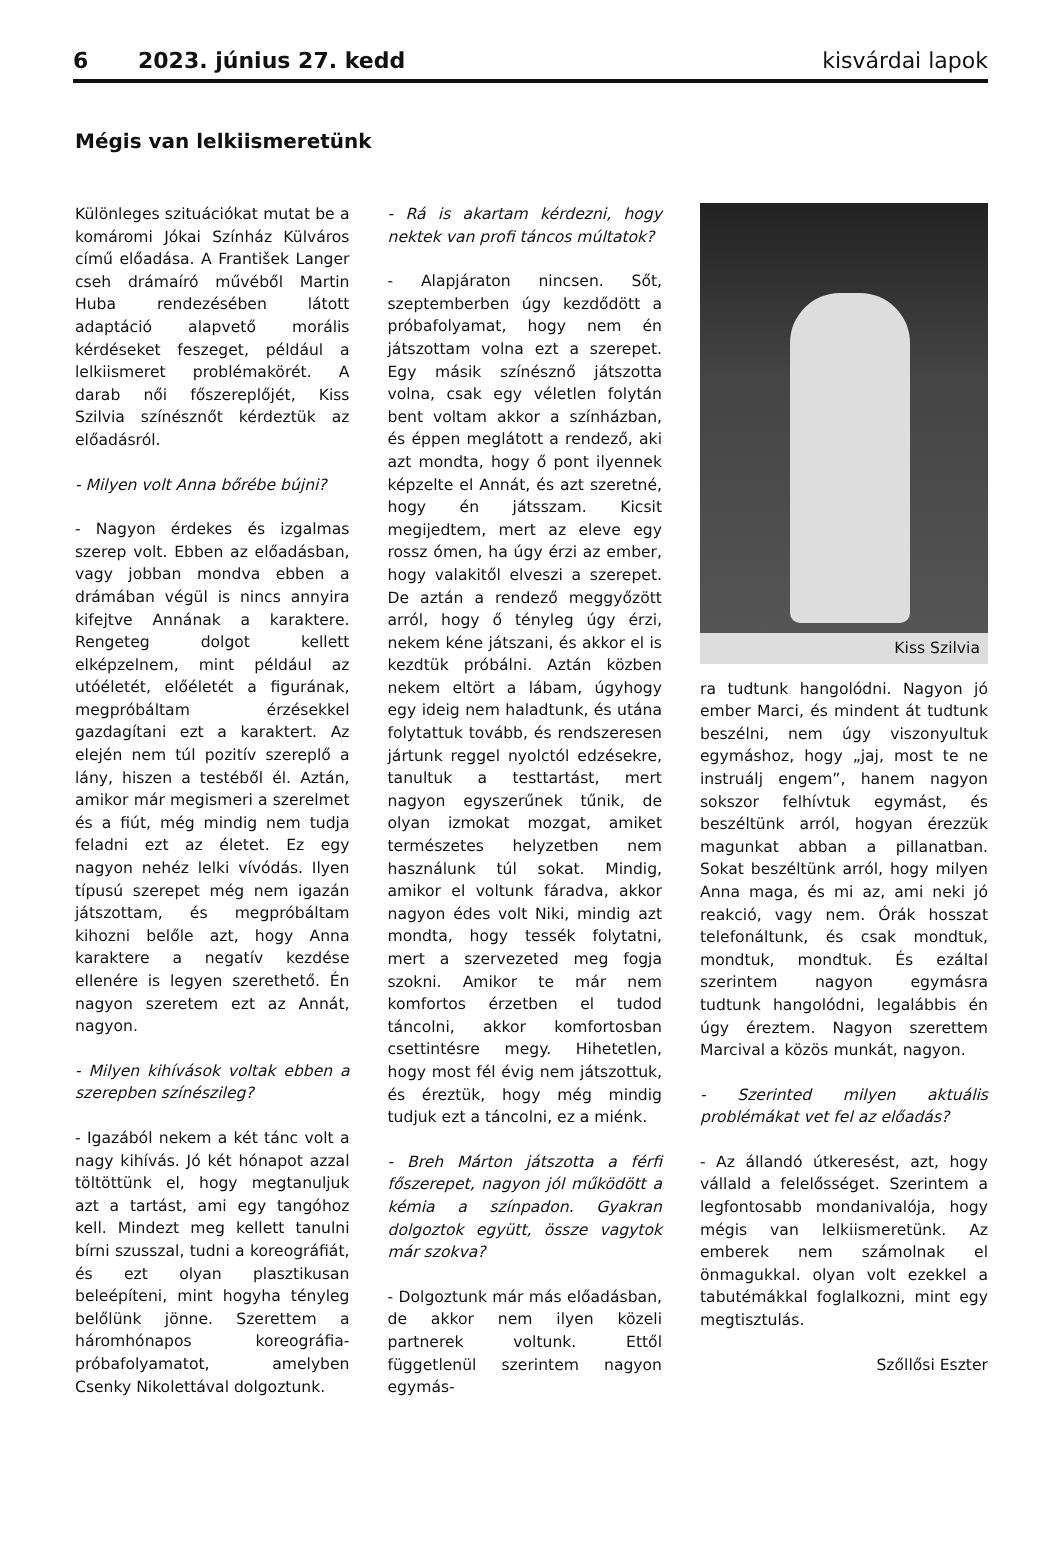6 2023. június 27. kedd kisvárdai lapok
Mégis van lelkiismeretünk
Különleges szituációkat mutat be a komáromi Jókai Színház Külváros című előadása. A František Langer cseh drámaíró művéből Martin Huba rendezésében látott adaptáció alapvető morális kérdéseket feszeget, például a lelkiismeret problémakörét. A darab női főszereplőjét, Kiss Szilvia színésznőt kérdeztük az előadásról.
- Milyen volt Anna bőrébe bújni?
- Nagyon érdekes és izgalmas szerep volt. Ebben az előadásban, vagy jobban mondva ebben a drámában végül is nincs annyira kifejtve Annának a karaktere. Rengeteg dolgot kellett elképzelnem, mint például az utóéletét, előéletét a figurának, megpróbáltam érzésekkel gazdagítani ezt a karaktert. Az elején nem túl pozitív szereplő a lány, hiszen a testéből él. Aztán, amikor már megismeri a szerelmet és a fiút, még mindig nem tudja feladni ezt az életet. Ez egy nagyon nehéz lelki vívódás. Ilyen típusú szerepet még nem igazán játszottam, és megpróbáltam kihozni belőle azt, hogy Anna karaktere a negatív kezdése ellenére is legyen szerethető. Én nagyon szeretem ezt az Annát, nagyon.
- Milyen kihívások voltak ebben a szerepben színészileg?
- Igazából nekem a két tánc volt a nagy kihívás. Jó két hónapot azzal töltöttünk el, hogy megtanuljuk azt a tartást, ami egy tangóhoz kell. Mindezt meg kellett tanulni bírni szusszal, tudni a koreográfiát, és ezt olyan plasztikusan beleépíteni, mint hogyha tényleg belőlünk jönne. Szerettem a háromhónapos koreográfia-próbafolyamatot, amelyben Csenky Nikolettával dolgoztunk.
- Rá is akartam kérdezni, hogy nektek van profi táncos múltatok?
- Alapjáraton nincsen. Sőt, szeptemberben úgy kezdődött a próbafolyamat, hogy nem én játszottam volna ezt a szerepet. Egy másik színésznő játszotta volna, csak egy véletlen folytán bent voltam akkor a színházban, és éppen meglátott a rendező, aki azt mondta, hogy ő pont ilyennek képzelte el Annát, és azt szeretné, hogy én játsszam. Kicsit megijedtem, mert az eleve egy rossz ómen, ha úgy érzi az ember, hogy valakitől elveszi a szerepet. De aztán a rendező meggyőzött arról, hogy ő tényleg úgy érzi, nekem kéne játszani, és akkor el is kezdtük próbálni. Aztán közben nekem eltört a lábam, úgyhogy egy ideig nem haladtunk, és utána folytattuk tovább, és rendszeresen jártunk reggel nyolctól edzésekre, tanultuk a testtartást, mert nagyon egyszerűnek tűnik, de olyan izmokat mozgat, amiket természetes helyzetben nem használunk túl sokat. Mindig, amikor el voltunk fáradva, akkor nagyon édes volt Niki, mindig azt mondta, hogy tessék folytatni, mert a szervezeted meg fogja szokni. Amikor te már nem komfortos érzetben el tudod táncolni, akkor komfortosban csettintésre megy. Hihetetlen, hogy most fél évig nem játszottuk, és éreztük, hogy még mindig tudjuk ezt a táncolni, ez a miénk.
- Breh Márton játszotta a férfi főszerepet, nagyon jól működött a kémia a színpadon. Gyakran dolgoztok együtt, össze vagytok már szokva?
- Dolgoztunk már más előadásban, de akkor nem ilyen közeli partnerek voltunk. Ettől függetlenül szerintem nagyon egymás-
Kiss Szilvia
ra tudtunk hangolódni. Nagyon jó ember Marci, és mindent át tudtunk beszélni, nem úgy viszonyultuk egymáshoz, hogy „jaj, most te ne instruálj engem”, hanem nagyon sokszor felhívtuk egymást, és beszéltünk arról, hogyan érezzük magunkat abban a pillanatban. Sokat beszéltünk arról, hogy milyen Anna maga, és mi az, ami neki jó reakció, vagy nem. Órák hosszat telefonáltunk, és csak mondtuk, mondtuk, mondtuk. És ezáltal szerintem nagyon egymásra tudtunk hangolódni, legalábbis én úgy éreztem. Nagyon szerettem Marcival a közös munkát, nagyon.
- Szerinted milyen aktuális problémákat vet fel az előadás?
- Az állandó útkeresést, azt, hogy vállald a felelősséget. Szerintem a legfontosabb mondanivalója, hogy mégis van lelkiismeretünk. Az emberek nem számolnak el önmagukkal. olyan volt ezekkel a tabutémákkal foglalkozni, mint egy megtisztulás.
Szőllősi Eszter